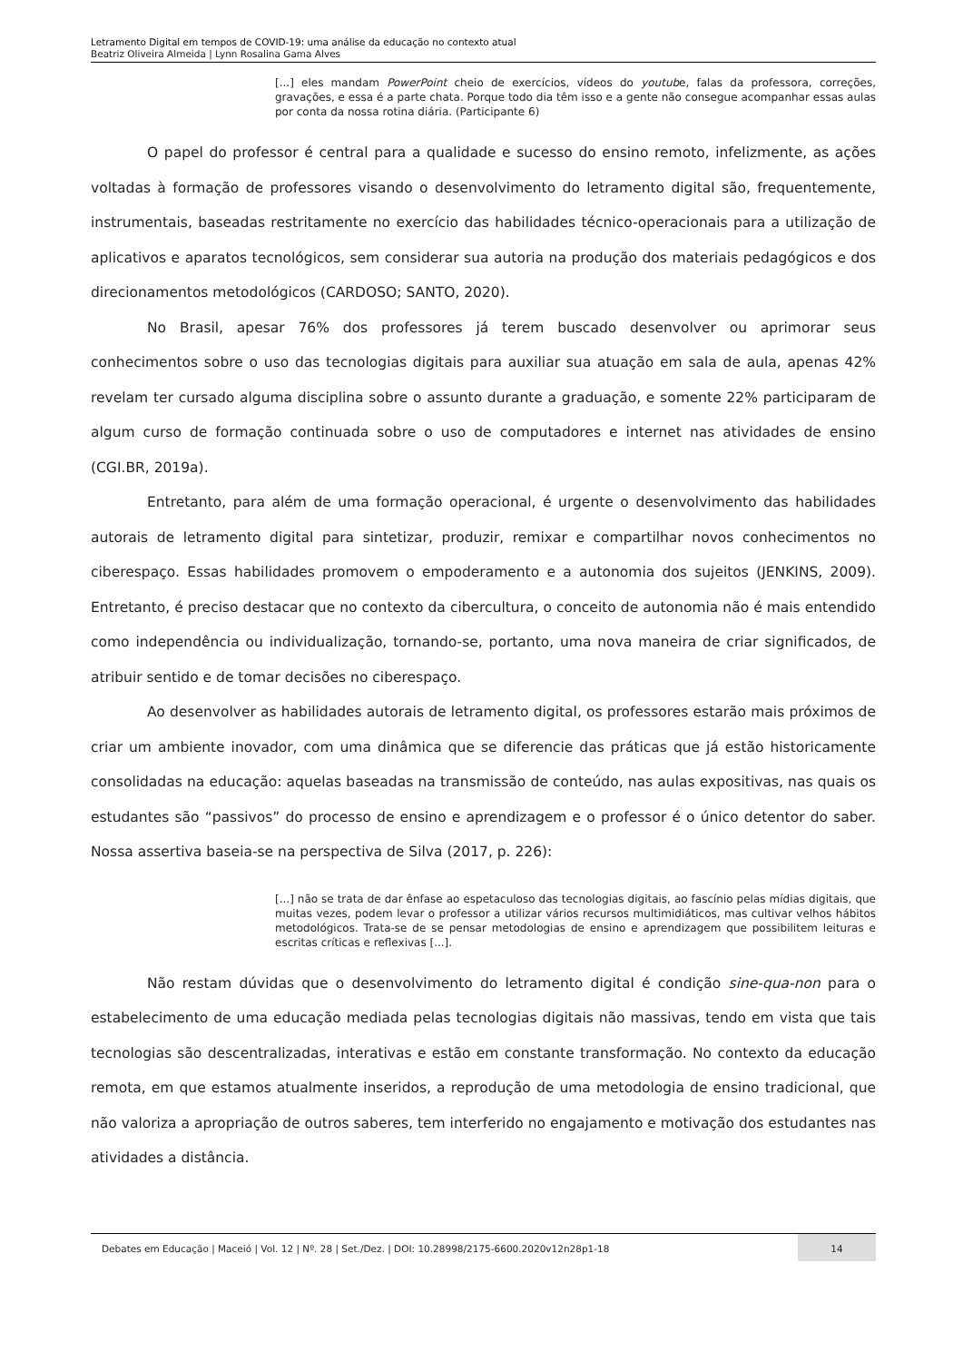Letramento Digital em tempos de COVID-19: uma análise da educação no contexto atual
Beatriz Oliveira Almeida | Lynn Rosalina Gama Alves
[...] eles mandam PowerPoint cheio de exercícios, vídeos do youtube, falas da professora, correções, gravações, e essa é a parte chata. Porque todo dia têm isso e a gente não consegue acompanhar essas aulas por conta da nossa rotina diária. (Participante 6)
O papel do professor é central para a qualidade e sucesso do ensino remoto, infelizmente, as ações voltadas à formação de professores visando o desenvolvimento do letramento digital são, frequentemente, instrumentais, baseadas restritamente no exercício das habilidades técnico-operacionais para a utilização de aplicativos e aparatos tecnológicos, sem considerar sua autoria na produção dos materiais pedagógicos e dos direcionamentos metodológicos (CARDOSO; SANTO, 2020).
No Brasil, apesar 76% dos professores já terem buscado desenvolver ou aprimorar seus conhecimentos sobre o uso das tecnologias digitais para auxiliar sua atuação em sala de aula, apenas 42% revelam ter cursado alguma disciplina sobre o assunto durante a graduação, e somente 22% participaram de algum curso de formação continuada sobre o uso de computadores e internet nas atividades de ensino (CGI.BR, 2019a).
Entretanto, para além de uma formação operacional, é urgente o desenvolvimento das habilidades autorais de letramento digital para sintetizar, produzir, remixar e compartilhar novos conhecimentos no ciberespaço. Essas habilidades promovem o empoderamento e a autonomia dos sujeitos (JENKINS, 2009). Entretanto, é preciso destacar que no contexto da cibercultura, o conceito de autonomia não é mais entendido como independência ou individualização, tornando-se, portanto, uma nova maneira de criar significados, de atribuir sentido e de tomar decisões no ciberespaço.
Ao desenvolver as habilidades autorais de letramento digital, os professores estarão mais próximos de criar um ambiente inovador, com uma dinâmica que se diferencie das práticas que já estão historicamente consolidadas na educação: aquelas baseadas na transmissão de conteúdo, nas aulas expositivas, nas quais os estudantes são “passivos” do processo de ensino e aprendizagem e o professor é o único detentor do saber. Nossa assertiva baseia-se na perspectiva de Silva (2017, p. 226):
[...] não se trata de dar ênfase ao espetaculoso das tecnologias digitais, ao fascínio pelas mídias digitais, que muitas vezes, podem levar o professor a utilizar vários recursos multimidiáticos, mas cultivar velhos hábitos metodológicos. Trata-se de se pensar metodologias de ensino e aprendizagem que possibilitem leituras e escritas críticas e reflexivas [...].
Não restam dúvidas que o desenvolvimento do letramento digital é condição sine-qua-non para o estabelecimento de uma educação mediada pelas tecnologias digitais não massivas, tendo em vista que tais tecnologias são descentralizadas, interativas e estão em constante transformação. No contexto da educação remota, em que estamos atualmente inseridos, a reprodução de uma metodologia de ensino tradicional, que não valoriza a apropriação de outros saberes, tem interferido no engajamento e motivação dos estudantes nas atividades a distância.
Debates em Educação | Maceió | Vol. 12 | Nº. 28 | Set./Dez. | DOI: 10.28998/2175-6600.2020v12n28p1-18
14